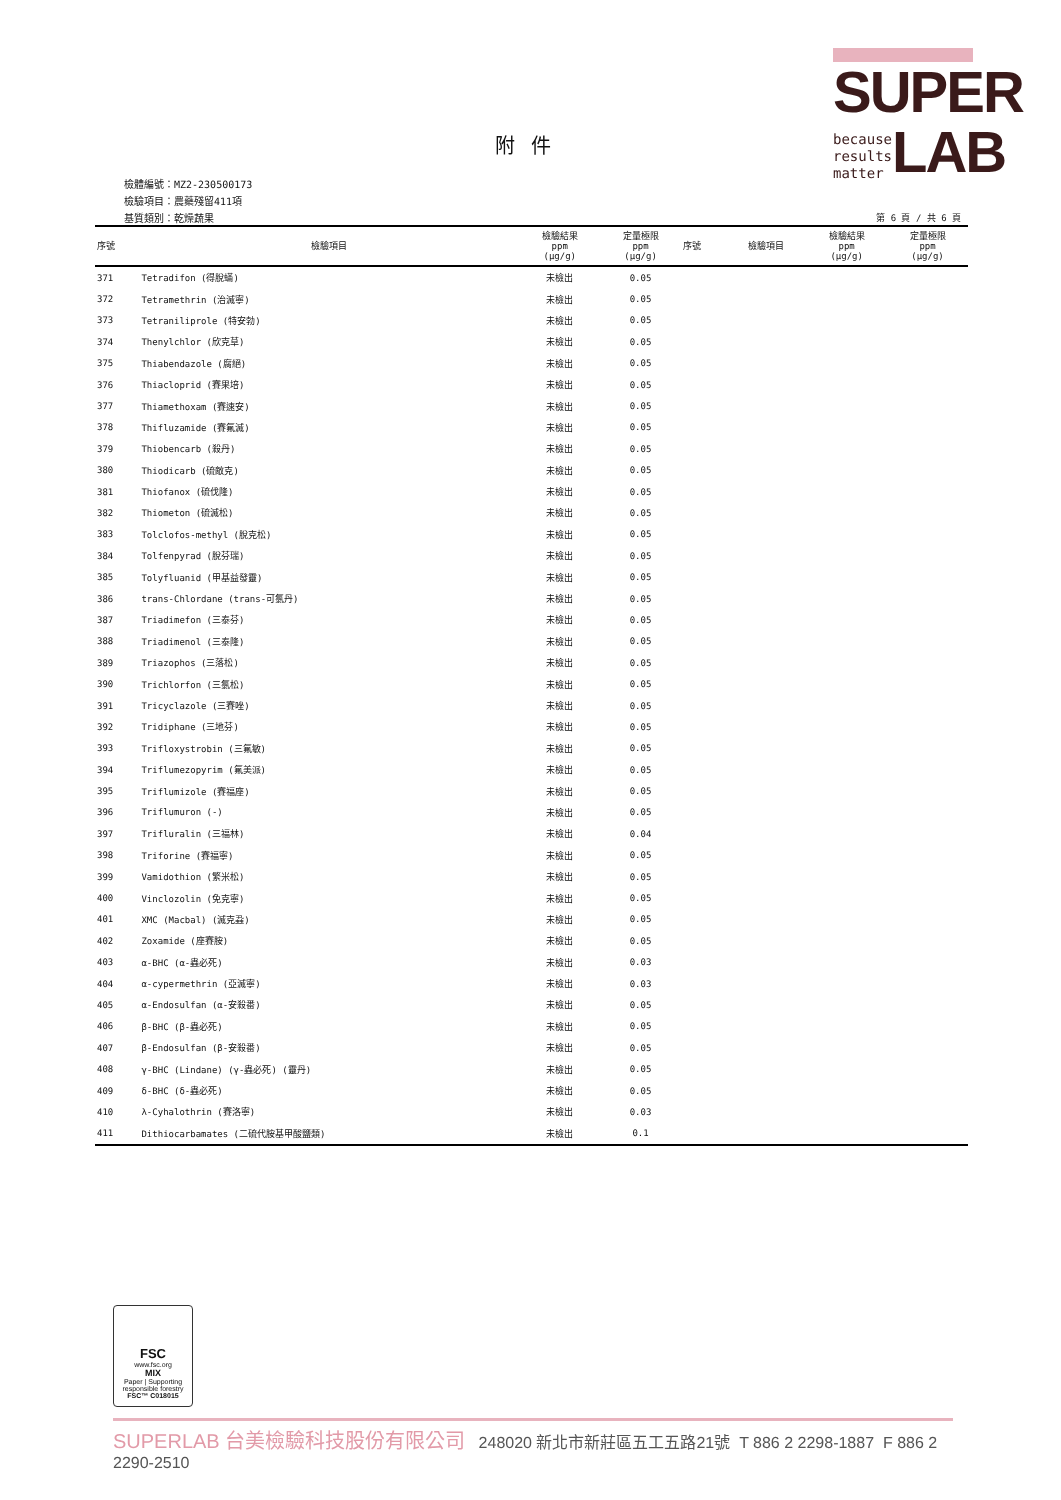SUPER
because
results
matter
LAB
附件
檢體編號：MZ2-230500173
檢驗項目：農藥殘留411項
基質類別：乾燥蔬果
第 6 頁 / 共 6 頁
| 序號 | 檢驗項目 | 檢驗結果 ppm (μg/g) | 定量極限 ppm (μg/g) | 序號 | 檢驗項目 | 檢驗結果 ppm (μg/g) | 定量極限 ppm (μg/g) |
| --- | --- | --- | --- | --- | --- | --- | --- |
| 371 | Tetradifon (得脫蟎) | 未檢出 | 0.05 | | | | |
| 372 | Tetramethrin (治滅寧) | 未檢出 | 0.05 | | | | |
| 373 | Tetraniliprole (特安勃) | 未檢出 | 0.05 | | | | |
| 374 | Thenylchlor (欣克草) | 未檢出 | 0.05 | | | | |
| 375 | Thiabendazole (腐絕) | 未檢出 | 0.05 | | | | |
| 376 | Thiacloprid (賽果培) | 未檢出 | 0.05 | | | | |
| 377 | Thiamethoxam (賽速安) | 未檢出 | 0.05 | | | | |
| 378 | Thifluzamide (賽氟滅) | 未檢出 | 0.05 | | | | |
| 379 | Thiobencarb (殺丹) | 未檢出 | 0.05 | | | | |
| 380 | Thiodicarb (硫敵克) | 未檢出 | 0.05 | | | | |
| 381 | Thiofanox (硫伐隆) | 未檢出 | 0.05 | | | | |
| 382 | Thiometon (硫滅松) | 未檢出 | 0.05 | | | | |
| 383 | Tolclofos-methyl (脫克松) | 未檢出 | 0.05 | | | | |
| 384 | Tolfenpyrad (脫芬瑞) | 未檢出 | 0.05 | | | | |
| 385 | Tolyfluanid (甲基益發靈) | 未檢出 | 0.05 | | | | |
| 386 | trans-Chlordane (trans-可氯丹) | 未檢出 | 0.05 | | | | |
| 387 | Triadimefon (三泰芬) | 未檢出 | 0.05 | | | | |
| 388 | Triadimenol (三泰隆) | 未檢出 | 0.05 | | | | |
| 389 | Triazophos (三落松) | 未檢出 | 0.05 | | | | |
| 390 | Trichlorfon (三氯松) | 未檢出 | 0.05 | | | | |
| 391 | Tricyclazole (三賽唑) | 未檢出 | 0.05 | | | | |
| 392 | Tridiphane (三地芬) | 未檢出 | 0.05 | | | | |
| 393 | Trifloxystrobin (三氟敏) | 未檢出 | 0.05 | | | | |
| 394 | Triflumezopyrim (氟美派) | 未檢出 | 0.05 | | | | |
| 395 | Triflumizole (賽福座) | 未檢出 | 0.05 | | | | |
| 396 | Triflumuron (-) | 未檢出 | 0.05 | | | | |
| 397 | Trifluralin (三福林) | 未檢出 | 0.04 | | | | |
| 398 | Triforine (賽福寧) | 未檢出 | 0.05 | | | | |
| 399 | Vamidothion (繁米松) | 未檢出 | 0.05 | | | | |
| 400 | Vinclozolin (免克寧) | 未檢出 | 0.05 | | | | |
| 401 | XMC (Macbal) (滅克蝨) | 未檢出 | 0.05 | | | | |
| 402 | Zoxamide (座賽胺) | 未檢出 | 0.05 | | | | |
| 403 | α-BHC (α-蟲必死) | 未檢出 | 0.03 | | | | |
| 404 | α-cypermethrin (亞滅寧) | 未檢出 | 0.03 | | | | |
| 405 | α-Endosulfan (α-安殺番) | 未檢出 | 0.05 | | | | |
| 406 | β-BHC (β-蟲必死) | 未檢出 | 0.05 | | | | |
| 407 | β-Endosulfan (β-安殺番) | 未檢出 | 0.05 | | | | |
| 408 | γ-BHC (Lindane) (γ-蟲必死) (靈丹) | 未檢出 | 0.05 | | | | |
| 409 | δ-BHC (δ-蟲必死) | 未檢出 | 0.05 | | | | |
| 410 | λ-Cyhalothrin (賽洛寧) | 未檢出 | 0.03 | | | | |
| 411 | Dithiocarbamates (二硫代胺基甲酸鹽類) | 未檢出 | 0.1 | | | | |
FSC
www.fsc.org
MIX
Paper | Supporting responsible forestry
FSC™ C018015
SUPERLAB 台美檢驗科技股份有限公司 248020 新北市新莊區五工五路21號 T 886 2 2298-1887 F 886 2 2290-2510